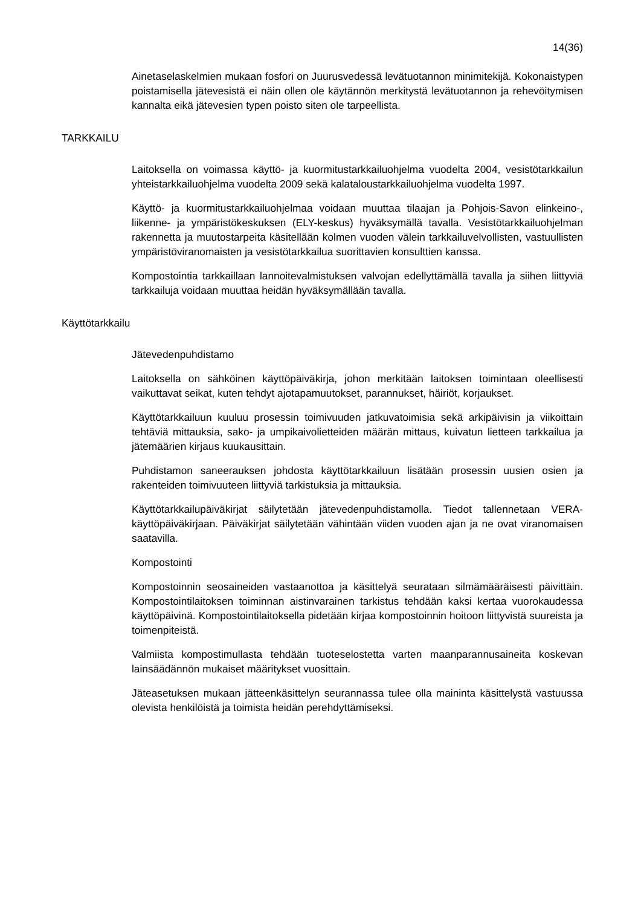14(36)
Ainetaselaskelmien mukaan fosfori on Juurusvedessä levätuotannon minimitekijä. Kokonaistypen poistamisella jätevesistä ei näin ollen ole käytännön merkitystä levätuotannon ja rehevöitymisen kannalta eikä jätevesien typen poisto siten ole tarpeellista.
TARKKAILU
Laitoksella on voimassa käyttö- ja kuormitustarkkailuohjelma vuodelta 2004, vesistötarkkailun yhteistarkkailuohjelma vuodelta 2009 sekä kalataloustarkkailuohjelma vuodelta 1997.
Käyttö- ja kuormitustarkkailuohjelmaa voidaan muuttaa tilaajan ja Pohjois-Savon elinkeino-, liikenne- ja ympäristökeskuksen (ELY-keskus) hyväksymällä tavalla. Vesistötarkkailuohjelman rakennetta ja muutostarpeita käsitellään kolmen vuoden välein tarkkailuvelvollisten, vastuullisten ympäristöviranomaisten ja vesistötarkkailua suorittavien konsulttien kanssa.
Kompostointia tarkkaillaan lannoitevalmistuksen valvojan edellyttämällä tavalla ja siihen liittyviä tarkkailuja voidaan muuttaa heidän hyväksymällään tavalla.
Käyttötarkkailu
Jätevedenpuhdistamo
Laitoksella on sähköinen käyttöpäiväkirja, johon merkitään laitoksen toimintaan oleellisesti vaikuttavat seikat, kuten tehdyt ajotapamuutokset, parannukset, häiriöt, korjaukset.
Käyttötarkkailuun kuuluu prosessin toimivuuden jatkuvatoimisia sekä arkipäivisin ja viikoittain tehtäviä mittauksia, sako- ja umpikaivolietteiden määrän mittaus, kuivatun lietteen tarkkailua ja jätemäärien kirjaus kuukausittain.
Puhdistamon saneerauksen johdosta käyttötarkkailuun lisätään prosessin uusien osien ja rakenteiden toimivuuteen liittyviä tarkistuksia ja mittauksia.
Käyttötarkkailupäiväkirjat säilytetään jätevedenpuhdistamolla. Tiedot tallennetaan VERA- käyttöpäiväkirjaan. Päiväkirjat säilytetään vähintään viiden vuoden ajan ja ne ovat viranomaisen saatavilla.
Kompostointi
Kompostoinnin seosaineiden vastaanottoa ja käsittelyä seurataan silmämääräisesti päivittäin. Kompostointilaitoksen toiminnan aistinvarainen tarkistus tehdään kaksi kertaa vuorokaudessa käyttöpäivinä. Kompostointilaitoksella pidetään kirjaa kompostoinnin hoitoon liittyvistä suureista ja toimenpiteistä.
Valmiista kompostimullasta tehdään tuoteselostetta varten maanparannusaineita koskevan lainsäädännön mukaiset määritykset vuosittain.
Jäteasetuksen mukaan jätteenkäsittelyn seurannassa tulee olla maininta käsittelystä vastuussa olevista henkilöistä ja toimista heidän perehdyttämiseksi.